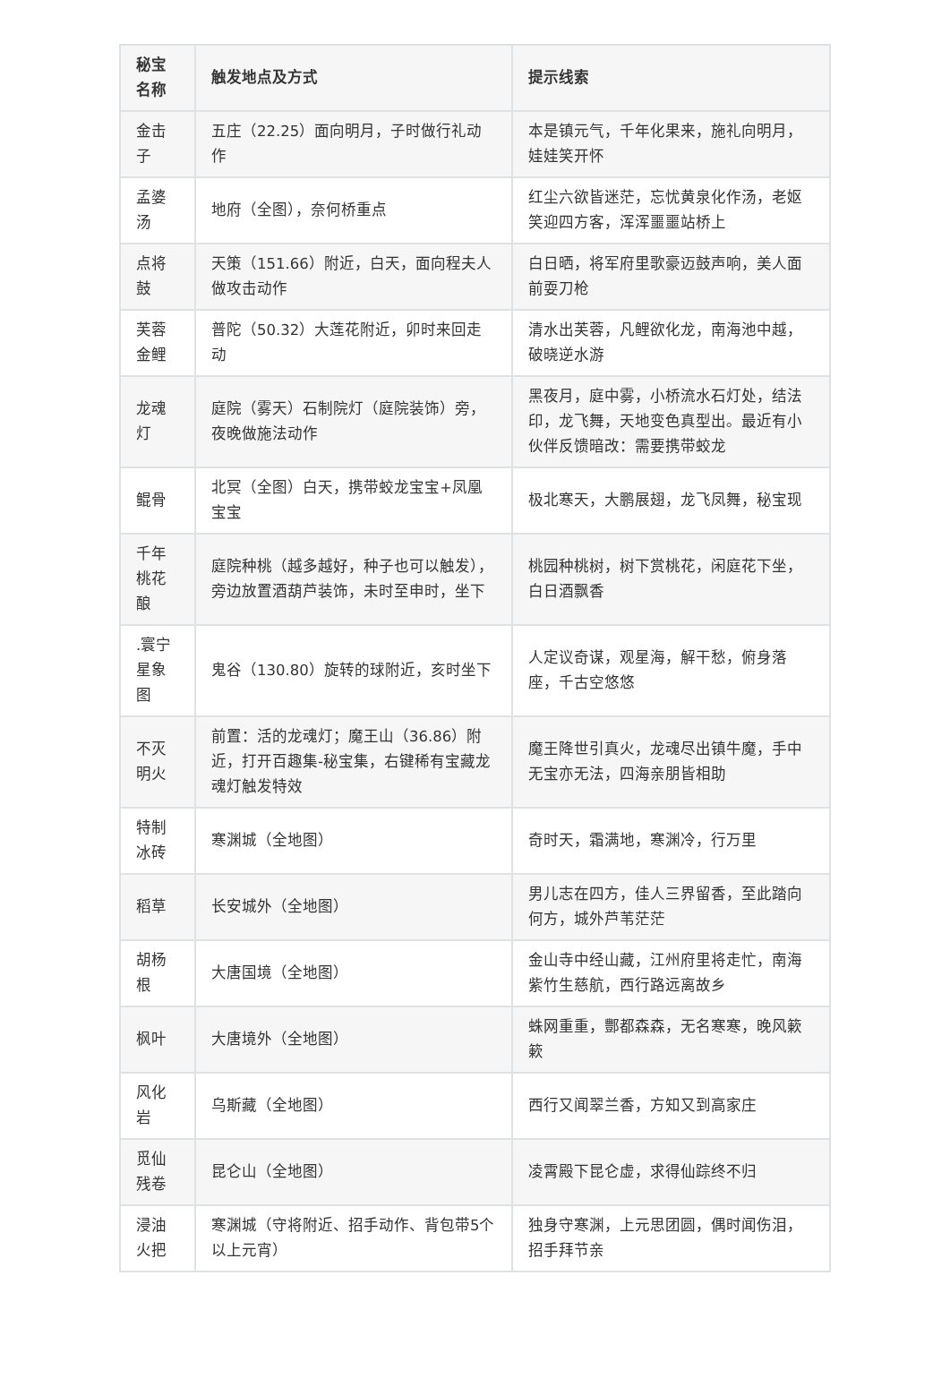| 秘宝名称 | 触发地点及方式 | 提示线索 |
| --- | --- | --- |
| 金击子 | 五庄（22.25）面向明月，子时做行礼动作 | 本是镇元气，千年化果来，施礼向明月，娃娃笑开怀 |
| 孟婆汤 | 地府（全图），奈何桥重点 | 红尘六欲皆迷茫，忘忧黄泉化作汤，老妪笑迎四方客，浑浑噩噩站桥上 |
| 点将鼓 | 天策（151.66）附近，白天，面向程夫人做攻击动作 | 白日晒，将军府里歌豪迈鼓声响，美人面前耍刀枪 |
| 芙蓉金鲤 | 普陀（50.32）大莲花附近，卯时来回走动 | 清水出芙蓉，凡鲤欲化龙，南海池中越，破晓逆水游 |
| 龙魂灯 | 庭院（雾天）石制院灯（庭院装饰）旁，夜晚做施法动作 | 黑夜月，庭中雾，小桥流水石灯处，结法印，龙飞舞，天地变色真型出。最近有小伙伴反馈暗改：需要携带蛟龙 |
| 鲲骨 | 北冥（全图）白天，携带蛟龙宝宝+凤凰宝宝 | 极北寒天，大鹏展翅，龙飞凤舞，秘宝现 |
| 千年桃花酿 | 庭院种桃（越多越好，种子也可以触发），旁边放置酒葫芦装饰，未时至申时，坐下 | 桃园种桃树，树下赏桃花，闲庭花下坐，白日酒飘香 |
| .寰宁星象图 | 鬼谷（130.80）旋转的球附近，亥时坐下 | 人定议奇谋，观星海，解干愁，俯身落座，千古空悠悠 |
| 不灭明火 | 前置：活的龙魂灯；魔王山（36.86）附近，打开百趣集-秘宝集，右键稀有宝藏龙魂灯触发特效 | 魔王降世引真火，龙魂尽出镇牛魔，手中无宝亦无法，四海亲朋皆相助 |
| 特制冰砖 | 寒渊城（全地图） | 奇时天，霜满地，寒渊冷，行万里 |
| 稻草 | 长安城外（全地图） | 男儿志在四方，佳人三界留香，至此踏向何方，城外芦苇茫茫 |
| 胡杨根 | 大唐国境（全地图） | 金山寺中经山藏，江州府里将走忙，南海紫竹生慈航，西行路远离故乡 |
| 枫叶 | 大唐境外（全地图） | 蛛网重重，酆都森森，无名寒寒，晚风簌簌 |
| 风化岩 | 乌斯藏（全地图） | 西行又闻翠兰香，方知又到高家庄 |
| 觅仙残卷 | 昆仑山（全地图） | 凌霄殿下昆仑虚，求得仙踪终不归 |
| 浸油火把 | 寒渊城（守将附近、招手动作、背包带5个以上元宵） | 独身守寒渊，上元思团圆，偶时闻伤泪，招手拜节亲 |